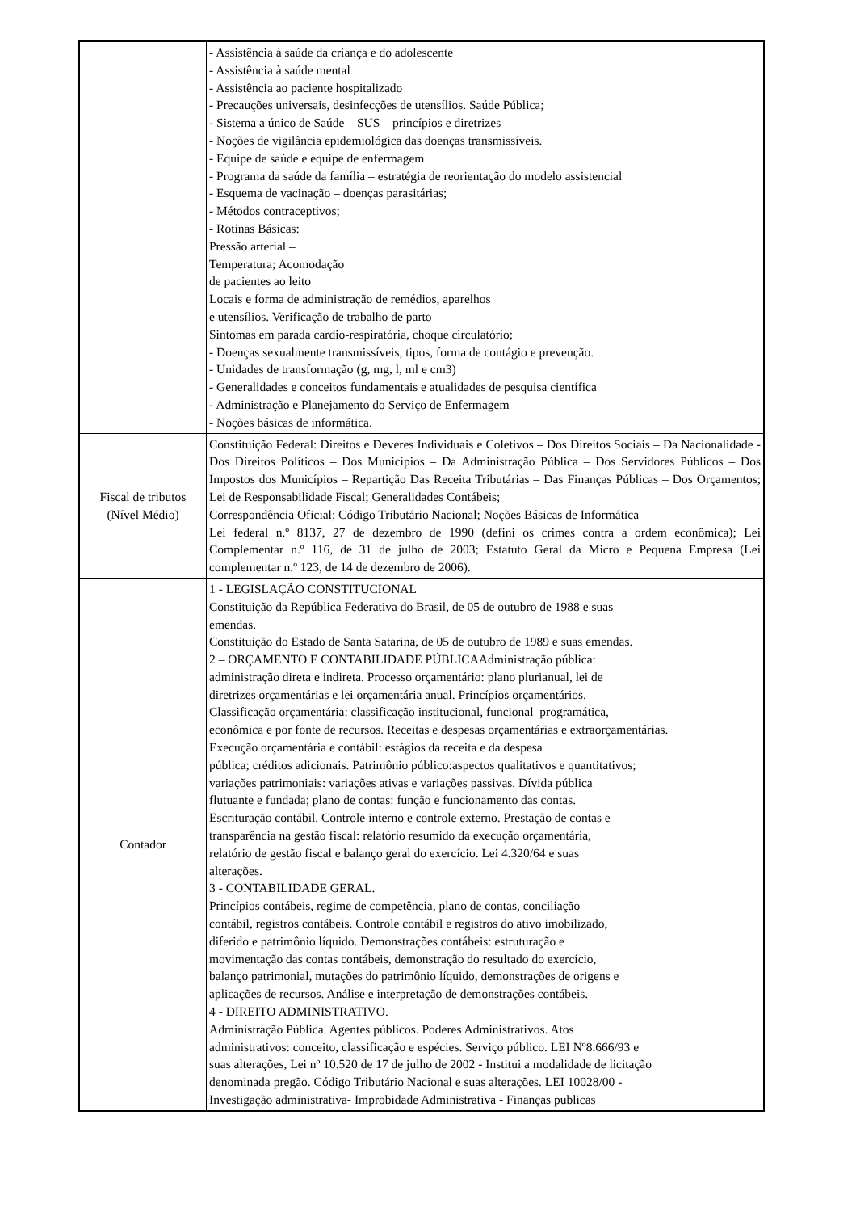| | - Assistência à saúde da criança e do adolescente - Assistência à saúde mental - Assistência ao paciente hospitalizado - Precauções universais, desinfecções de utensílios. Saúde Pública; - Sistema a único de Saúde – SUS – princípios e diretrizes - Noções de vigilância epidemiológica das doenças transmissíveis. - Equipe de saúde e equipe de enfermagem - Programa da saúde da família – estratégia de reorientação do modelo assistencial - Esquema de vacinação – doenças parasitárias; - Métodos contraceptivos; - Rotinas Básicas: Pressão arterial – Temperatura; Acomodação de pacientes ao leito Locais e forma de administração de remédios, aparelhos e utensílios. Verificação de trabalho de parto Sintomas em parada cardio-respiratória, choque circulatório; - Doenças sexualmente transmissíveis, tipos, forma de contágio e prevenção. - Unidades de transformação (g, mg, l, ml e cm3) - Generalidades e conceitos fundamentais e atualidades de pesquisa científica - Administração e Planejamento do Serviço de Enfermagem - Noções básicas de informática. |
| Fiscal de tributos (Nível Médio) | Constituição Federal: Direitos e Deveres Individuais e Coletivos – Dos Direitos Sociais – Da Nacionalidade - Dos Direitos Políticos – Dos Municípios – Da Administração Pública – Dos Servidores Públicos – Dos Impostos dos Municípios – Repartição Das Receita Tributárias – Das Finanças Públicas – Dos Orçamentos; Lei de Responsabilidade Fiscal; Generalidades Contábeis; Correspondência Oficial; Código Tributário Nacional; Noções Básicas de Informática Lei federal n.º 8137, 27 de dezembro de 1990 (defini os crimes contra a ordem econômica); Lei Complementar n.º 116, de 31 de julho de 2003; Estatuto Geral da Micro e Pequena Empresa (Lei complementar n.º 123, de 14 de dezembro de 2006). |
| Contador | 1 - LEGISLAÇÃO CONSTITUCIONAL Constituição da República Federativa do Brasil, de 05 de outubro de 1988 e suas emendas. Constituição do Estado de Santa Satarina, de 05 de outubro de 1989 e suas emendas. 2 – ORÇAMENTO E CONTABILIDADE PÚBLICAAdministração pública: administração direta e indireta. Processo orçamentário: plano plurianual, lei de diretrizes orçamentárias e lei orçamentária anual. Princípios orçamentários. Classificação orçamentária: classificação institucional, funcional–programática, econômica e por fonte de recursos. Receitas e despesas orçamentárias e extraorçamentárias. Execução orçamentária e contábil: estágios da receita e da despesa pública; créditos adicionais. Patrimônio público:aspectos qualitativos e quantitativos; variações patrimoniais: variações ativas e variações passivas. Dívida pública flutuante e fundada; plano de contas: função e funcionamento das contas. Escrituração contábil. Controle interno e controle externo. Prestação de contas e transparência na gestão fiscal: relatório resumido da execução orçamentária, relatório de gestão fiscal e balanço geral do exercício. Lei 4.320/64 e suas alterações. 3 - CONTABILIDADE GERAL. Princípios contábeis, regime de competência, plano de contas, conciliação contábil, registros contábeis. Controle contábil e registros do ativo imobilizado, diferido e patrimônio líquido. Demonstrações contábeis: estruturação e movimentação das contas contábeis, demonstração do resultado do exercício, balanço patrimonial, mutações do patrimônio líquido, demonstrações de origens e aplicações de recursos. Análise e interpretação de demonstrações contábeis. 4 - DIREITO ADMINISTRATIVO. Administração Pública. Agentes públicos. Poderes Administrativos. Atos administrativos: conceito, classificação e espécies. Serviço público. LEI Nº8.666/93 e suas alterações, Lei nº 10.520 de 17 de julho de 2002 - Institui a modalidade de licitação denominada pregão. Código Tributário Nacional e suas alterações. LEI 10028/00 - Investigação administrativa- Improbidade Administrativa - Finanças publicas |